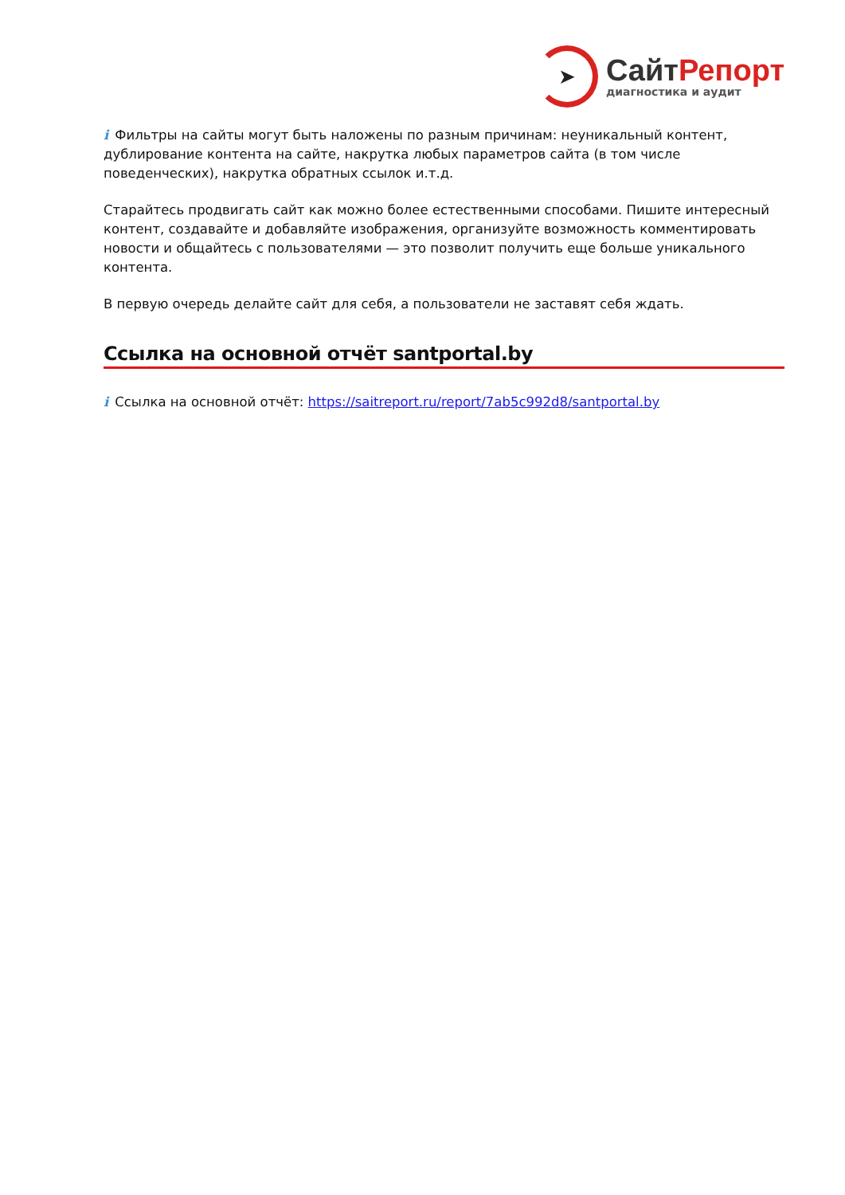➤
СайтРепорт
диагностика и аудит
i Фильтры на сайты могут быть наложены по разным причинам: неуникальный контент, дублирование контента на сайте, накрутка любых параметров сайта (в том числе поведенческих), накрутка обратных ссылок и.т.д.
Старайтесь продвигать сайт как можно более естественными способами. Пишите интересный контент, создавайте и добавляйте изображения, организуйте возможность комментировать новости и общайтесь с пользователями — это позволит получить еще больше уникального контента.
В первую очередь делайте сайт для себя, а пользователи не заставят себя ждать.
Ссылка на основной отчёт santportal.by
i Ссылка на основной отчёт: https://saitreport.ru/report/7ab5c992d8/santportal.by